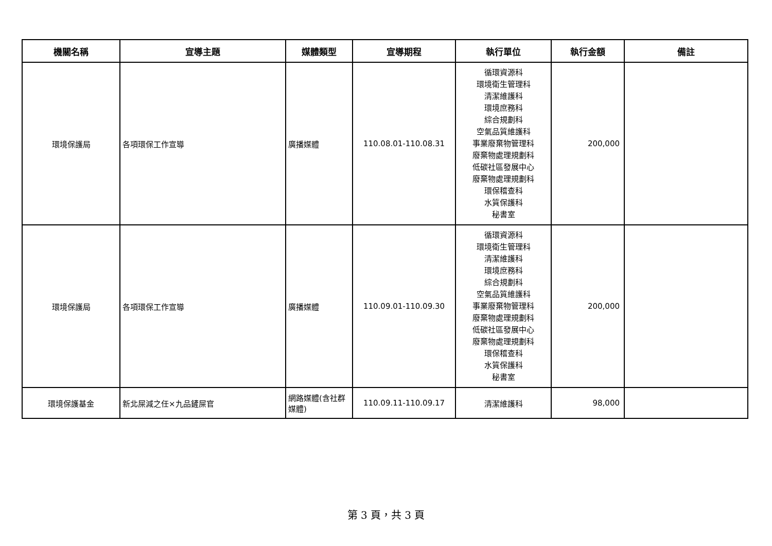| 機關名稱 | 宣導主題 | 媒體類型 | 宣導期程 | 執行單位 | 執行金額 | 備註 |
| --- | --- | --- | --- | --- | --- | --- |
| 環境保護局 | 各項環保工作宣導 | 廣播媒體 | 110.08.01-110.08.31 | 循環資源科 環境衛生管理科 清潔維護科 環境庶務科 綜合規劃科 空氣品質維護科 事業廢棄物管理科 廢棄物處理規劃科 低碳社區發展中心 廢棄物處理規劃科 環保稽查科 水質保護科 秘書室 | 200,000 | |
| 環境保護局 | 各項環保工作宣導 | 廣播媒體 | 110.09.01-110.09.30 | 循環資源科 環境衛生管理科 清潔維護科 環境庶務科 綜合規劃科 空氣品質維護科 事業廢棄物管理科 廢棄物處理規劃科 低碳社區發展中心 廢棄物處理規劃科 環保稽查科 水質保護科 秘書室 | 200,000 | |
| 環境保護基金 | 新北屎減之任×九品鏟屎官 | 網路媒體(含社群媒體) | 110.09.11-110.09.17 | 清潔維護科 | 98,000 | |
第 3 頁，共 3 頁